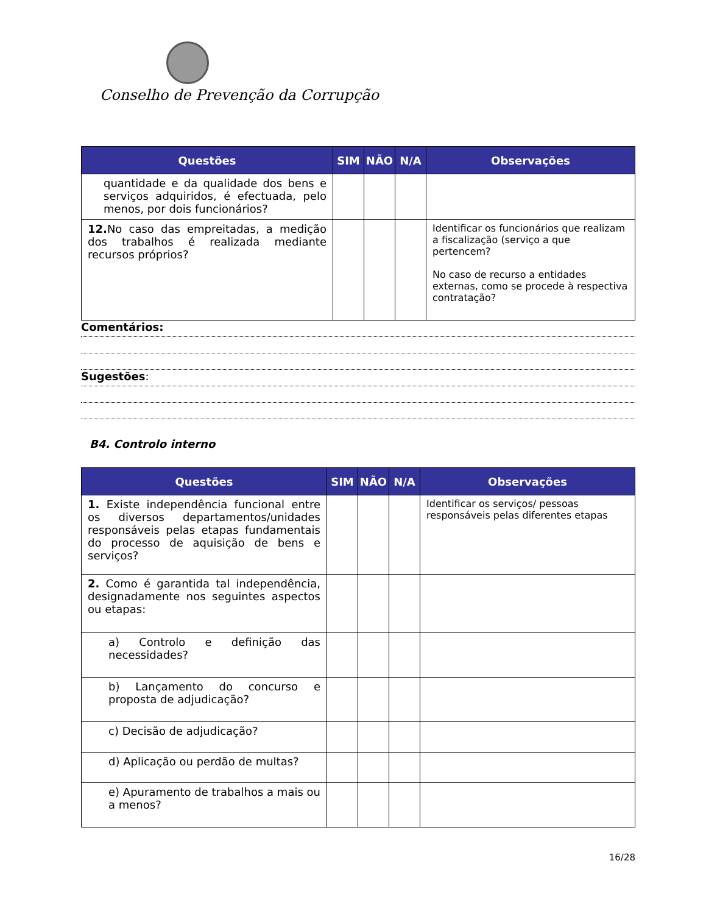Conselho de Prevenção da Corrupção
| Questões | SIM | NÃO | N/A | Observações |
| --- | --- | --- | --- | --- |
| quantidade e da qualidade dos bens e serviços adquiridos, é efectuada, pelo menos, por dois funcionários? | | | | |
| 12. No caso das empreitadas, a medição dos trabalhos é realizada mediante recursos próprios? | | | | Identificar os funcionários que realizam a fiscalização (serviço a que pertencem? No caso de recurso a entidades externas, como se procede à respectiva contratação? |
Comentários:
Sugestões:
B4. Controlo interno
| Questões | SIM | NÃO | N/A | Observações |
| --- | --- | --- | --- | --- |
| 1. Existe independência funcional entre os diversos departamentos/unidades responsáveis pelas etapas fundamentais do processo de aquisição de bens e serviços? | | | | Identificar os serviços/ pessoas responsáveis pelas diferentes etapas |
| 2. Como é garantida tal independência, designadamente nos seguintes aspectos ou etapas: | | | | |
| a) Controlo e definição das necessidades? | | | | |
| b) Lançamento do concurso e proposta de adjudicação? | | | | |
| c) Decisão de adjudicação? | | | | |
| d) Aplicação ou perdão de multas? | | | | |
| e) Apuramento de trabalhos a mais ou a menos? | | | | |
16/28